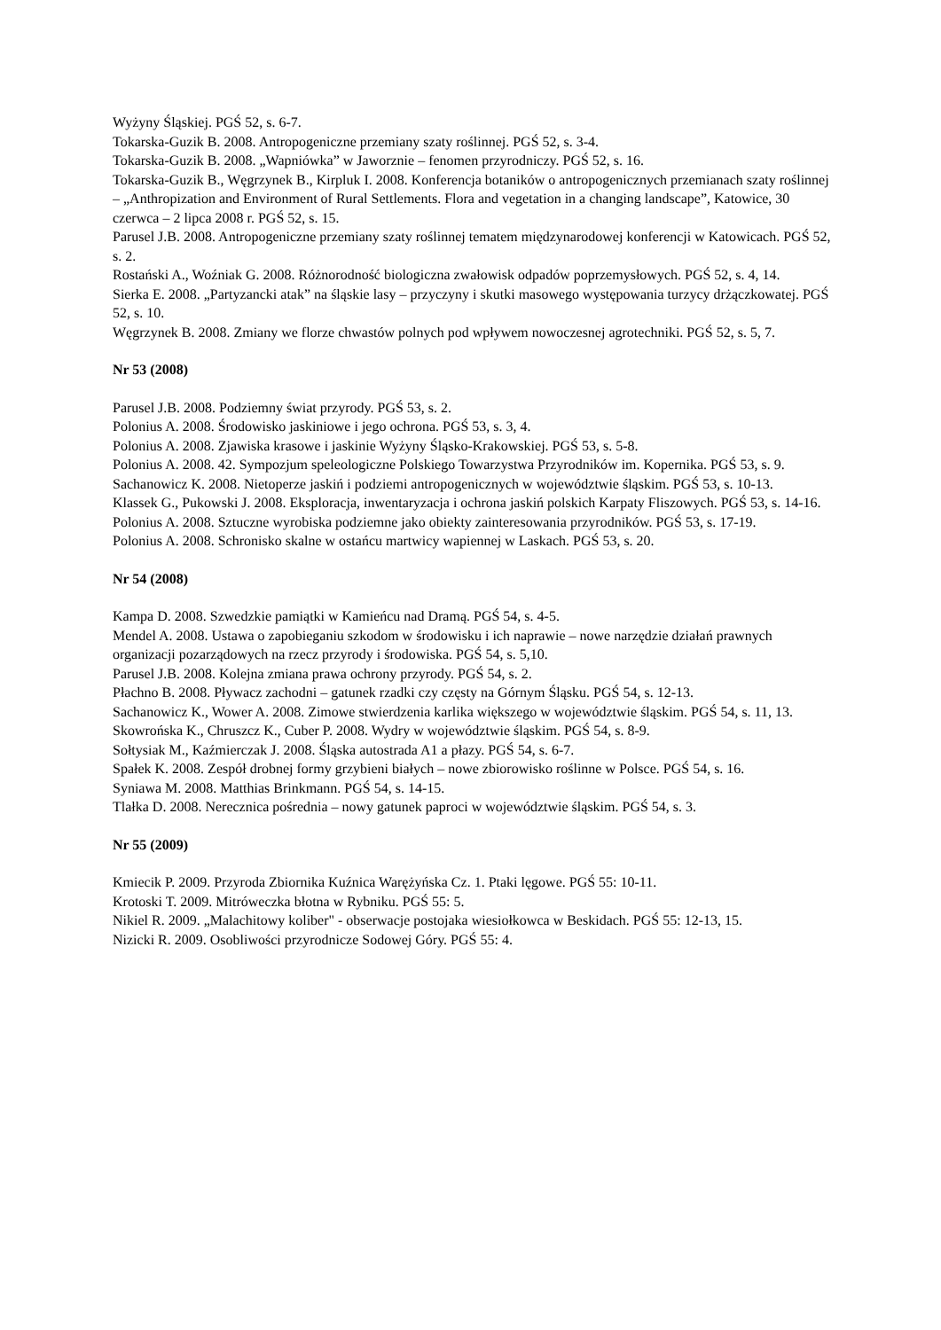Wyżyny Śląskiej. PGŚ 52, s. 6-7.
Tokarska-Guzik B. 2008. Antropogeniczne przemiany szaty roślinnej. PGŚ 52, s. 3-4.
Tokarska-Guzik B. 2008. „Wapniówka” w Jaworznie – fenomen przyrodniczy. PGŚ 52, s. 16.
Tokarska-Guzik B., Węgrzynek B., Kirpluk I. 2008. Konferencja botaników o antropogenicznych przemianach szaty roślinnej – „Anthropization and Environment of Rural Settlements. Flora and vegetation in a changing landscape”, Katowice, 30 czerwca – 2 lipca 2008 r. PGŚ 52, s. 15.
Parusel J.B. 2008. Antropogeniczne przemiany szaty roślinnej tematem międzynarodowej konferencji w Katowicach. PGŚ 52, s. 2.
Rostański A., Woźniak G. 2008. Różnorodność biologiczna zwałowisk odpadów poprzemysłowych. PGŚ 52, s. 4, 14.
Sierka E. 2008. „Partyzancki atak” na śląskie lasy – przyczyny i skutki masowego występowania turzycy drżączkowatej. PGŚ 52, s. 10.
Węgrzynek B. 2008. Zmiany we florze chwastów polnych pod wpływem nowoczesnej agrotechniki. PGŚ 52, s. 5, 7.
Nr 53 (2008)
Parusel J.B. 2008. Podziemny świat przyrody. PGŚ 53, s. 2.
Polonius A. 2008. Środowisko jaskiniowe i jego ochrona. PGŚ 53, s. 3, 4.
Polonius A. 2008. Zjawiska krasowe i jaskinie Wyżyny Śląsko-Krakowskiej. PGŚ 53, s. 5-8.
Polonius A. 2008. 42. Sympozjum speleologiczne Polskiego Towarzystwa Przyrodników im. Kopernika. PGŚ 53, s. 9.
Sachanowicz K. 2008. Nietoperze jaskiń i podziemi antropogenicznych w województwie śląskim. PGŚ 53, s. 10-13.
Klassek G., Pukowski J. 2008. Eksploracja, inwentaryzacja i ochrona jaskiń polskich Karpaty Fliszowych. PGŚ 53, s. 14-16.
Polonius A. 2008. Sztuczne wyrobiska podziemne jako obiekty zainteresowania przyrodników. PGŚ 53, s. 17-19.
Polonius A. 2008. Schronisko skalne w ostańcu martwicy wapiennej w Laskach. PGŚ 53, s. 20.
Nr 54 (2008)
Kampa D. 2008. Szwedzkie pamiątki w Kamieńcu nad Dramą. PGŚ 54, s. 4-5.
Mendel A. 2008. Ustawa o zapobieganiu szkodom w środowisku i ich naprawie – nowe narzędzie działań prawnych organizacji pozarządowych na rzecz przyrody i środowiska. PGŚ 54, s. 5,10.
Parusel J.B. 2008. Kolejna zmiana prawa ochrony przyrody. PGŚ 54, s. 2.
Płachno B. 2008. Pływacz zachodni – gatunek rzadki czy częsty na Górnym Śląsku. PGŚ 54, s. 12-13.
Sachanowicz K., Wower A. 2008. Zimowe stwierdzenia karlika większego w województwie śląskim. PGŚ 54, s. 11, 13.
Skowrońska K., Chruszcz K., Cuber P. 2008. Wydry w województwie śląskim. PGŚ 54, s. 8-9.
Sołtysiak M., Kaźmierczak J. 2008. Śląska autostrada A1 a płazy. PGŚ 54, s. 6-7.
Spałek K. 2008. Zespół drobnej formy grzybieni białych – nowe zbiorowisko roślinne w Polsce. PGŚ 54, s. 16.
Syniawa M. 2008. Matthias Brinkmann. PGŚ 54, s. 14-15.
Tlałka D. 2008. Nerecznica pośrednia – nowy gatunek paproci w województwie śląskim. PGŚ 54, s. 3.
Nr 55 (2009)
Kmiecik P. 2009. Przyroda Zbiornika Kuźnica Warężyńska Cz. 1. Ptaki lęgowe. PGŚ 55: 10-11.
Krotoski T. 2009. Mitróweczka błotna w Rybniku. PGŚ 55: 5.
Nikiel R. 2009. „Malachitowy koliber" - obserwacje postojaka wiesiołkowca w Beskidach. PGŚ 55: 12-13, 15.
Nizicki R. 2009. Osobliwości przyrodnicze Sodowej Góry. PGŚ 55: 4.